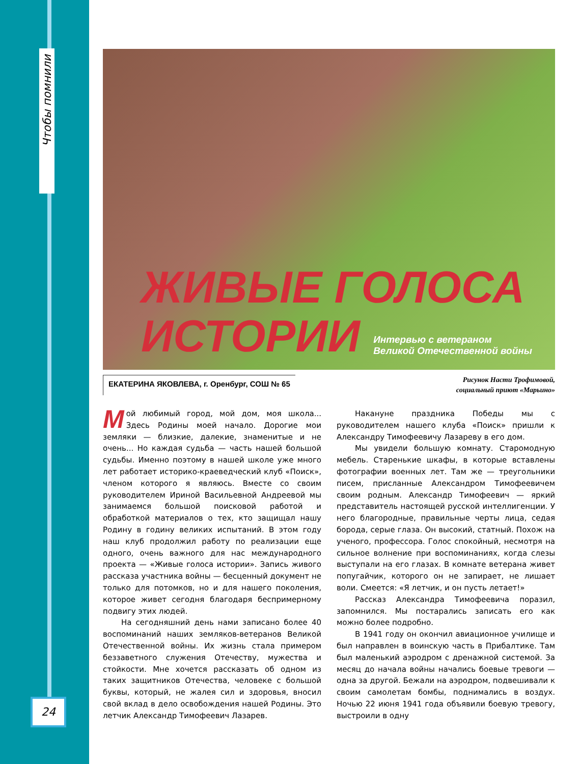Чтобы помнили
24
ЖИВЫЕ ГОЛОСА
ИСТОРИИ
Интервью с ветераном
Великой Отечественной войны
ЕКАТЕРИНА ЯКОВЛЕВА, г. Оренбург, СОШ № 65
Рисунок Насти Трофимовой,
социальный приют «Марьино»
Мой любимый город, мой дом, моя школа... Здесь Родины моей начало. Дорогие мои земляки — близкие, далекие, знаменитые и не очень... Но каждая судьба — часть нашей большой судьбы. Именно поэтому в нашей школе уже много лет работает историко-краеведческий клуб «Поиск», членом которого я являюсь. Вместе со своим руководителем Ириной Васильевной Андреевой мы занимаемся большой поисковой работой и обработкой материалов о тех, кто защищал нашу Родину в годину великих испытаний. В этом году наш клуб продолжил работу по реализации еще одного, очень важного для нас международного проекта — «Живые голоса истории». Запись живого рассказа участника войны — бесценный документ не только для потомков, но и для нашего поколения, которое живет сегодня благодаря беспримерному подвигу этих людей.
На сегодняшний день нами записано более 40 воспоминаний наших земляков-ветеранов Великой Отечественной войны. Их жизнь стала примером беззаветного служения Отечеству, мужества и стойкости. Мне хочется рассказать об одном из таких защитников Отечества, человеке с большой буквы, который, не жалея сил и здоровья, вносил свой вклад в дело освобождения нашей Родины. Это летчик Александр Тимофеевич Лазарев.
Накануне праздника Победы мы с руководителем нашего клуба «Поиск» пришли к Александру Тимофеевичу Лазареву в его дом.
Мы увидели большую комнату. Старомодную мебель. Старенькие шкафы, в которые вставлены фотографии военных лет. Там же — треугольники писем, присланные Александром Тимофеевичем своим родным. Александр Тимофеевич — яркий представитель настоящей русской интеллигенции. У него благородные, правильные черты лица, седая борода, серые глаза. Он высокий, статный. Похож на ученого, профессора. Голос спокойный, несмотря на сильное волнение при воспоминаниях, когда слезы выступали на его глазах. В комнате ветерана живет попугайчик, которого он не запирает, не лишает воли. Смеется: «Я летчик, и он пусть летает!»
Рассказ Александра Тимофеевича поразил, запомнился. Мы постарались записать его как можно более подробно.
В 1941 году он окончил авиационное училище и был направлен в воинскую часть в Прибалтике. Там был маленький аэродром с дренажной системой. За месяц до начала войны начались боевые тревоги — одна за другой. Бежали на аэродром, подвешивали к своим самолетам бомбы, поднимались в воздух. Ночью 22 июня 1941 года объявили боевую тревогу, выстроили в одну